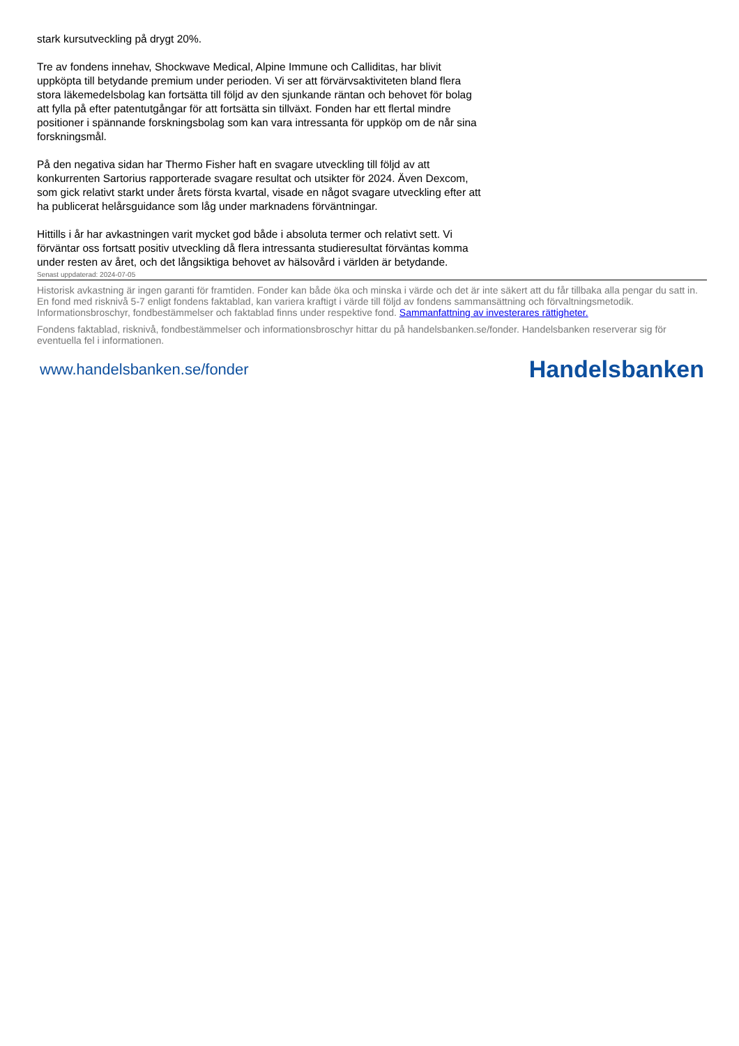stark kursutveckling på drygt 20%.
Tre av fondens innehav, Shockwave Medical, Alpine Immune och Calliditas, har blivit uppköpta till betydande premium under perioden. Vi ser att förvärvsaktiviteten bland flera stora läkemedelsbolag kan fortsätta till följd av den sjunkande räntan och behovet för bolag att fylla på efter patentutgångar för att fortsätta sin tillväxt. Fonden har ett flertal mindre positioner i spännande forskningsbolag som kan vara intressanta för uppköp om de når sina forskningsmål.
På den negativa sidan har Thermo Fisher haft en svagare utveckling till följd av att konkurrenten Sartorius rapporterade svagare resultat och utsikter för 2024. Även Dexcom, som gick relativt starkt under årets första kvartal, visade en något svagare utveckling efter att ha publicerat helårsguidance som låg under marknadens förväntningar.
Hittills i år har avkastningen varit mycket god både i absoluta termer och relativt sett. Vi förväntar oss fortsatt positiv utveckling då flera intressanta studieresultat förväntas komma under resten av året, och det långsiktiga behovet av hälsovård i världen är betydande.
Senast uppdaterad: 2024-07-05
Historisk avkastning är ingen garanti för framtiden. Fonder kan både öka och minska i värde och det är inte säkert att du får tillbaka alla pengar du satt in. En fond med risknivå 5-7 enligt fondens faktablad, kan variera kraftigt i värde till följd av fondens sammansättning och förvaltningsmetodik. Informationsbroschyr, fondbestämmelser och faktablad finns under respektive fond. Sammanfattning av investerares rättigheter.
Fondens faktablad, risknivå, fondbestämmelser och informationsbroschyr hittar du på handelsbanken.se/fonder. Handelsbanken reserverar sig för eventuella fel i informationen.
www.handelsbanken.se/fonder Handelsbanken